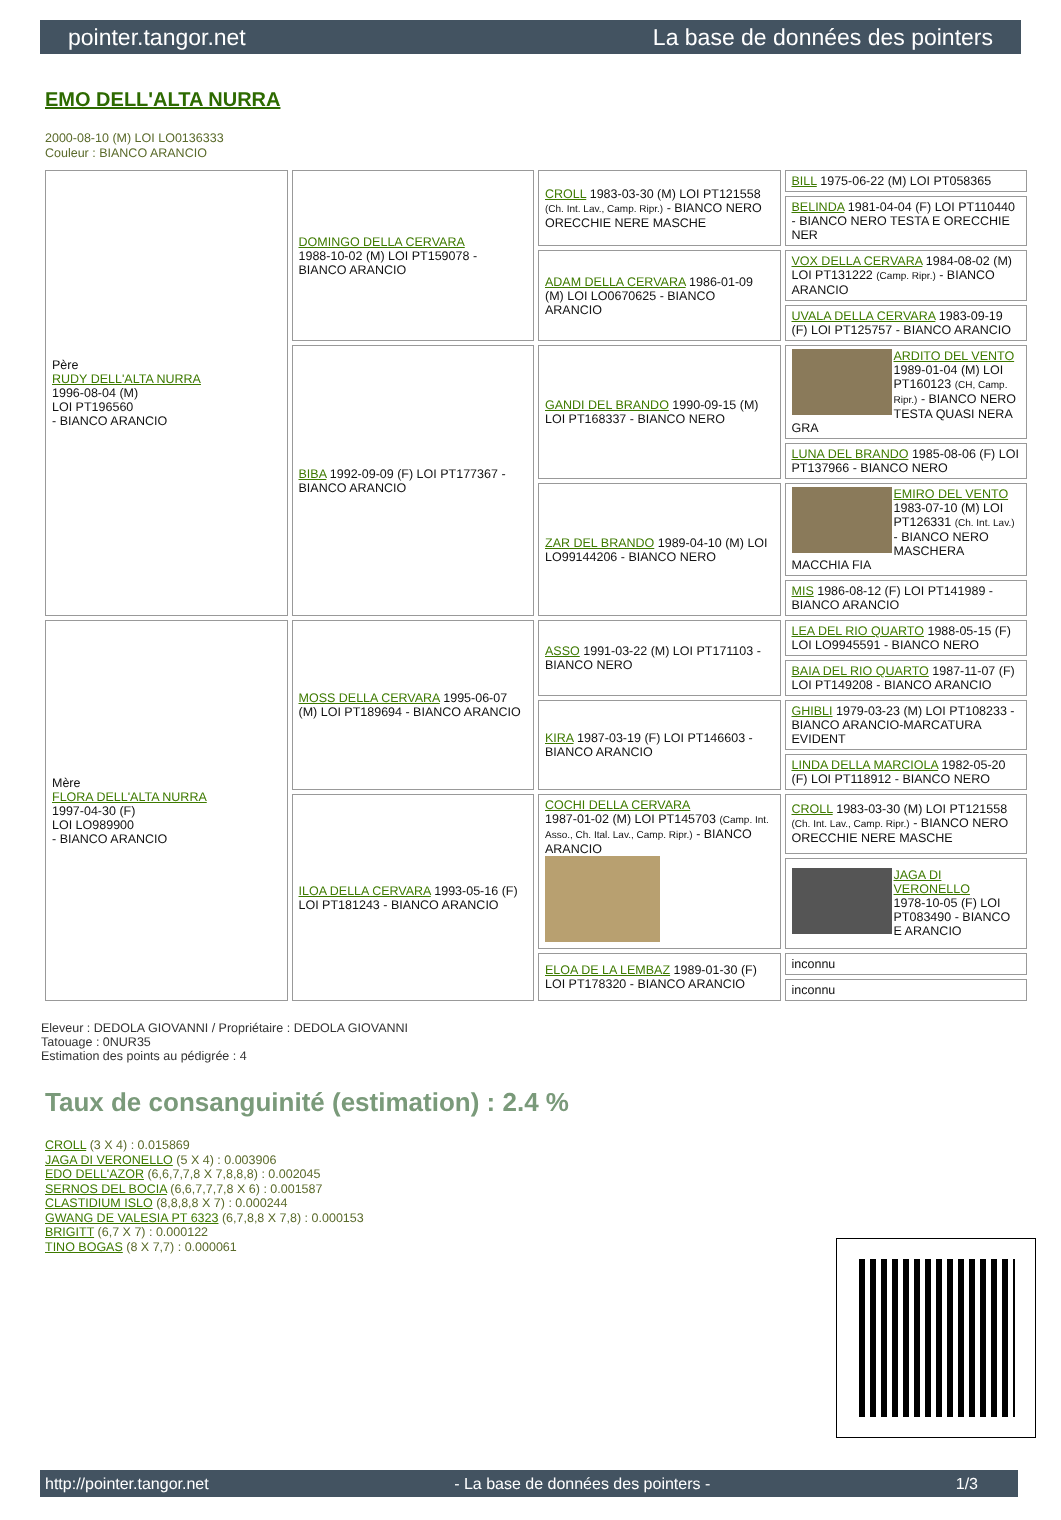pointer.tangor.net La base de données des pointers
EMO DELL'ALTA NURRA
2000-08-10 (M) LOI LO0136333
Couleur : BIANCO ARANCIO
| Père RUDY DELL'ALTA NURRA 1996-08-04 (M) LOI PT196560 - BIANCO ARANCIO | DOMINGO DELLA CERVARA 1988-10-02 (M) LOI PT159078 - BIANCO ARANCIO | CROLL 1983-03-30 (M) LOI PT121558 (Ch. Int. Lav., Camp. Ripr.) - BIANCO NERO ORECCHIE NERE MASCHE | BILL 1975-06-22 (M) LOI PT058365 |
| | | | BELINDA 1981-04-04 (F) LOI PT110440 - BIANCO NERO TESTA E ORECCHIE NER |
| | | ADAM DELLA CERVARA 1986-01-09 (M) LOI LO0670625 - BIANCO ARANCIO | VOX DELLA CERVARA 1984-08-02 (M) LOI PT131222 (Camp. Ripr.) - BIANCO ARANCIO |
| | | | UVALA DELLA CERVARA 1983-09-19 (F) LOI PT125757 - BIANCO ARANCIO |
| | BIBA 1992-09-09 (F) LOI PT177367 - BIANCO ARANCIO | GANDI DEL BRANDO 1990-09-15 (M) LOI PT168337 - BIANCO NERO | ARDITO DEL VENTO 1989-01-04 (M) LOI PT160123 (CH, Camp. Ripr.) - BIANCO NERO TESTA QUASI NERA GRA |
| | | | LUNA DEL BRANDO 1985-08-06 (F) LOI PT137966 - BIANCO NERO |
| | | ZAR DEL BRANDO 1989-04-10 (M) LOI LO99144206 - BIANCO NERO | EMIRO DEL VENTO 1983-07-10 (M) LOI PT126331 (Ch. Int. Lav.) - BIANCO NERO MASCHERA MACCHIA FIA |
| | | | MIS 1986-08-12 (F) LOI PT141989 - BIANCO ARANCIO |
| Mère FLORA DELL'ALTA NURRA 1997-04-30 (F) LOI LO989900 - BIANCO ARANCIO | MOSS DELLA CERVARA 1995-06-07 (M) LOI PT189694 - BIANCO ARANCIO | ASSO 1991-03-22 (M) LOI PT171103 - BIANCO NERO | LEA DEL RIO QUARTO 1988-05-15 (F) LOI LO9945591 - BIANCO NERO |
| | | | BAIA DEL RIO QUARTO 1987-11-07 (F) LOI PT149208 - BIANCO ARANCIO |
| | | KIRA 1987-03-19 (F) LOI PT146603 - BIANCO ARANCIO | GHIBLI 1979-03-23 (M) LOI PT108233 - BIANCO ARANCIO-MARCATURA EVIDENT |
| | | | LINDA DELLA MARCIOLA 1982-05-20 (F) LOI PT118912 - BIANCO NERO |
| | ILOA DELLA CERVARA 1993-05-16 (F) LOI PT181243 - BIANCO ARANCIO | COCHI DELLA CERVARA 1987-01-02 (M) LOI PT145703 (Camp. Int. Asso., Ch. Ital. Lav., Camp. Ripr.) - BIANCO ARANCIO | CROLL 1983-03-30 (M) LOI PT121558 (Ch. Int. Lav., Camp. Ripr.) - BIANCO NERO ORECCHIE NERE MASCHE |
| | | | JAGA DI VERONELLO 1978-10-05 (F) LOI PT083490 - BIANCO E ARANCIO |
| | | ELOA DE LA LEMBAZ 1989-01-30 (F) LOI PT178320 - BIANCO ARANCIO | inconnu |
| | | | inconnu |
Eleveur : DEDOLA GIOVANNI / Propriétaire : DEDOLA GIOVANNI
Tatouage : 0NUR35
Estimation des points au pédigrée : 4
Taux de consanguinité (estimation) : 2.4 %
CROLL (3 X 4) : 0.015869
JAGA DI VERONELLO (5 X 4) : 0.003906
EDO DELL'AZOR (6,6,7,7,8 X 7,8,8,8) : 0.002045
SERNOS DEL BOCIA (6,6,7,7,7,8 X 6) : 0.001587
CLASTIDIUM ISLO (8,8,8,8 X 7) : 0.000244
GWANG DE VALESIA PT 6323 (6,7,8,8 X 7,8) : 0.000153
BRIGITT (6,7 X 7) : 0.000122
TINO BOGAS (8 X 7,7) : 0.000061
http://pointer.tangor.net - La base de données des pointers - 1/3